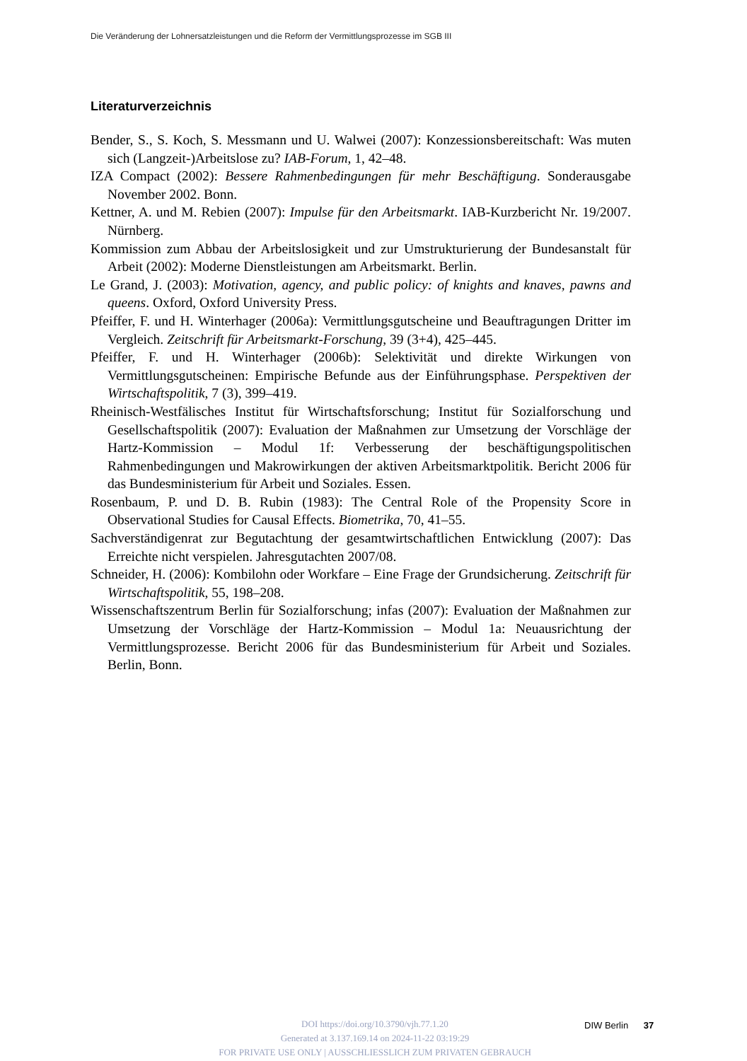Die Veränderung der Lohnersatzleistungen und die Reform der Vermittlungsprozesse im SGB III
Literaturverzeichnis
Bender, S., S. Koch, S. Messmann und U. Walwei (2007): Konzessionsbereitschaft: Was muten sich (Langzeit-)Arbeitslose zu? IAB-Forum, 1, 42–48.
IZA Compact (2002): Bessere Rahmenbedingungen für mehr Beschäftigung. Sonderausgabe November 2002. Bonn.
Kettner, A. und M. Rebien (2007): Impulse für den Arbeitsmarkt. IAB-Kurzbericht Nr. 19/2007. Nürnberg.
Kommission zum Abbau der Arbeitslosigkeit und zur Umstrukturierung der Bundesanstalt für Arbeit (2002): Moderne Dienstleistungen am Arbeitsmarkt. Berlin.
Le Grand, J. (2003): Motivation, agency, and public policy: of knights and knaves, pawns and queens. Oxford, Oxford University Press.
Pfeiffer, F. und H. Winterhager (2006a): Vermittlungsgutscheine und Beauftragungen Dritter im Vergleich. Zeitschrift für Arbeitsmarkt-Forschung, 39 (3+4), 425–445.
Pfeiffer, F. und H. Winterhager (2006b): Selektivität und direkte Wirkungen von Vermittlungsgutscheinen: Empirische Befunde aus der Einführungsphase. Perspektiven der Wirtschaftspolitik, 7 (3), 399–419.
Rheinisch-Westfälisches Institut für Wirtschaftsforschung; Institut für Sozialforschung und Gesellschaftspolitik (2007): Evaluation der Maßnahmen zur Umsetzung der Vorschläge der Hartz-Kommission – Modul 1f: Verbesserung der beschäftigungspolitischen Rahmenbedingungen und Makrowirkungen der aktiven Arbeitsmarktpolitik. Bericht 2006 für das Bundesministerium für Arbeit und Soziales. Essen.
Rosenbaum, P. und D. B. Rubin (1983): The Central Role of the Propensity Score in Observational Studies for Causal Effects. Biometrika, 70, 41–55.
Sachverständigenrat zur Begutachtung der gesamtwirtschaftlichen Entwicklung (2007): Das Erreichte nicht verspielen. Jahresgutachten 2007/08.
Schneider, H. (2006): Kombilohn oder Workfare – Eine Frage der Grundsicherung. Zeitschrift für Wirtschaftspolitik, 55, 198–208.
Wissenschaftszentrum Berlin für Sozialforschung; infas (2007): Evaluation der Maßnahmen zur Umsetzung der Vorschläge der Hartz-Kommission – Modul 1a: Neuausrichtung der Vermittlungsprozesse. Bericht 2006 für das Bundesministerium für Arbeit und Soziales. Berlin, Bonn.
DOI https://doi.org/10.3790/vjh.77.1.20
Generated at 3.137.169.14 on 2024-11-22 03:19:29
FOR PRIVATE USE ONLY | AUSSCHLIESSLICH ZUM PRIVATEN GEBRAUCH
DIW Berlin 37